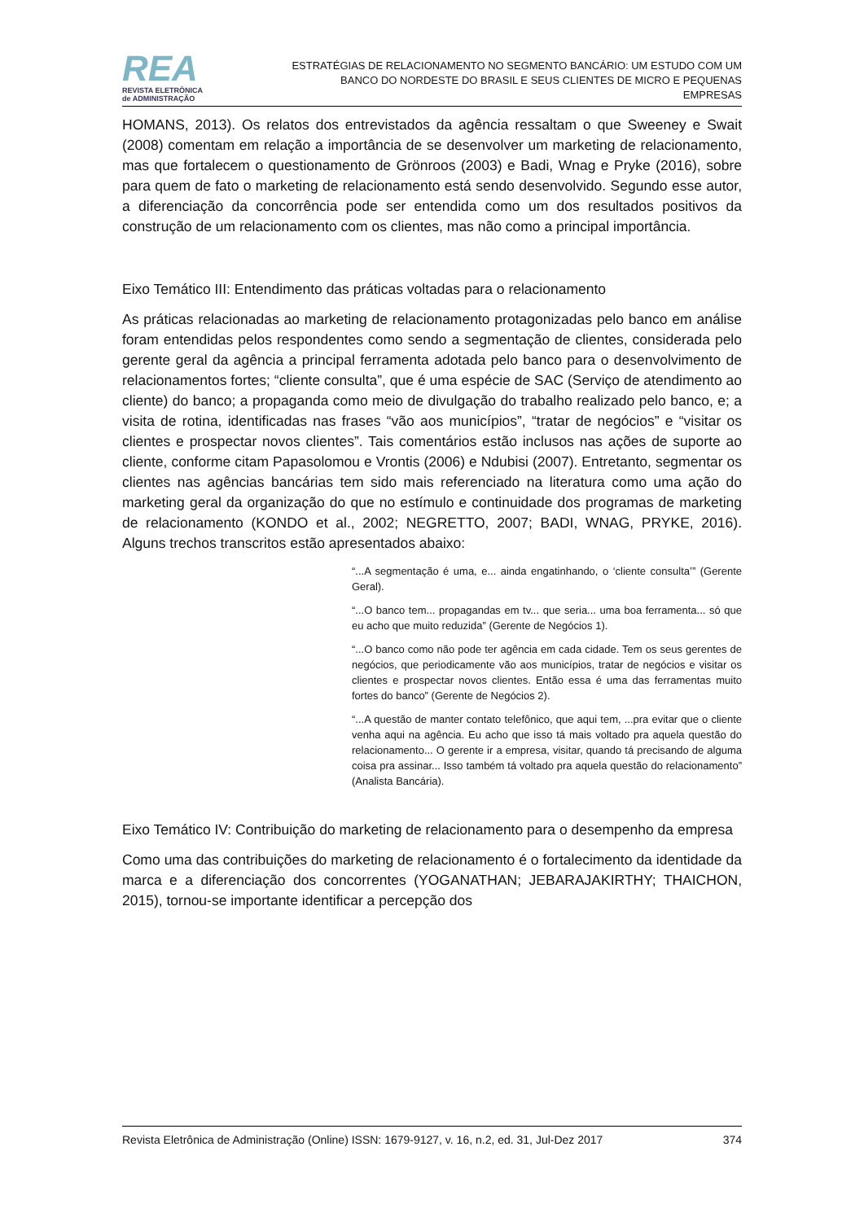REA
REVISTA ELETRÔNICA
de ADMINISTRAÇÃO
ESTRATÉGIAS DE RELACIONAMENTO NO SEGMENTO BANCÁRIO: UM ESTUDO COM UM BANCO DO NORDESTE DO BRASIL E SEUS CLIENTES DE MICRO E PEQUENAS EMPRESAS
HOMANS, 2013). Os relatos dos entrevistados da agência ressaltam o que Sweeney e Swait (2008) comentam em relação a importância de se desenvolver um marketing de relacionamento, mas que fortalecem o questionamento de Grönroos (2003) e Badi, Wnag e Pryke (2016), sobre para quem de fato o marketing de relacionamento está sendo desenvolvido. Segundo esse autor, a diferenciação da concorrência pode ser entendida como um dos resultados positivos da construção de um relacionamento com os clientes, mas não como a principal importância.
Eixo Temático III: Entendimento das práticas voltadas para o relacionamento
As práticas relacionadas ao marketing de relacionamento protagonizadas pelo banco em análise foram entendidas pelos respondentes como sendo a segmentação de clientes, considerada pelo gerente geral da agência a principal ferramenta adotada pelo banco para o desenvolvimento de relacionamentos fortes; “cliente consulta”, que é uma espécie de SAC (Serviço de atendimento ao cliente) do banco; a propaganda como meio de divulgação do trabalho realizado pelo banco, e; a visita de rotina, identificadas nas frases “vão aos municípios”, “tratar de negócios” e “visitar os clientes e prospectar novos clientes”. Tais comentários estão inclusos nas ações de suporte ao cliente, conforme citam Papasolomou e Vrontis (2006) e Ndubisi (2007). Entretanto, segmentar os clientes nas agências bancárias tem sido mais referenciado na literatura como uma ação do marketing geral da organização do que no estímulo e continuidade dos programas de marketing de relacionamento (KONDO et al., 2002; NEGRETTO, 2007; BADI, WNAG, PRYKE, 2016). Alguns trechos transcritos estão apresentados abaixo:
“...A segmentação é uma, e... ainda engatinhando, o ‘cliente consulta’” (Gerente Geral).
“...O banco tem... propagandas em tv... que seria... uma boa ferramenta... só que eu acho que muito reduzida” (Gerente de Negócios 1).
“...O banco como não pode ter agência em cada cidade. Tem os seus gerentes de negócios, que periodicamente vão aos municípios, tratar de negócios e visitar os clientes e prospectar novos clientes. Então essa é uma das ferramentas muito fortes do banco” (Gerente de Negócios 2).
“...A questão de manter contato telefônico, que aqui tem, ...pra evitar que o cliente venha aqui na agência. Eu acho que isso tá mais voltado pra aquela questão do relacionamento... O gerente ir a empresa, visitar, quando tá precisando de alguma coisa pra assinar... Isso também tá voltado pra aquela questão do relacionamento” (Analista Bancária).
Eixo Temático IV: Contribuição do marketing de relacionamento para o desempenho da empresa
Como uma das contribuições do marketing de relacionamento é o fortalecimento da identidade da marca e a diferenciação dos concorrentes (YOGANATHAN; JEBARAJAKIRTHY; THAICHON, 2015), tornou-se importante identificar a percepção dos
Revista Eletrônica de Administração (Online) ISSN: 1679-9127, v. 16, n.2, ed. 31, Jul-Dez 2017 374